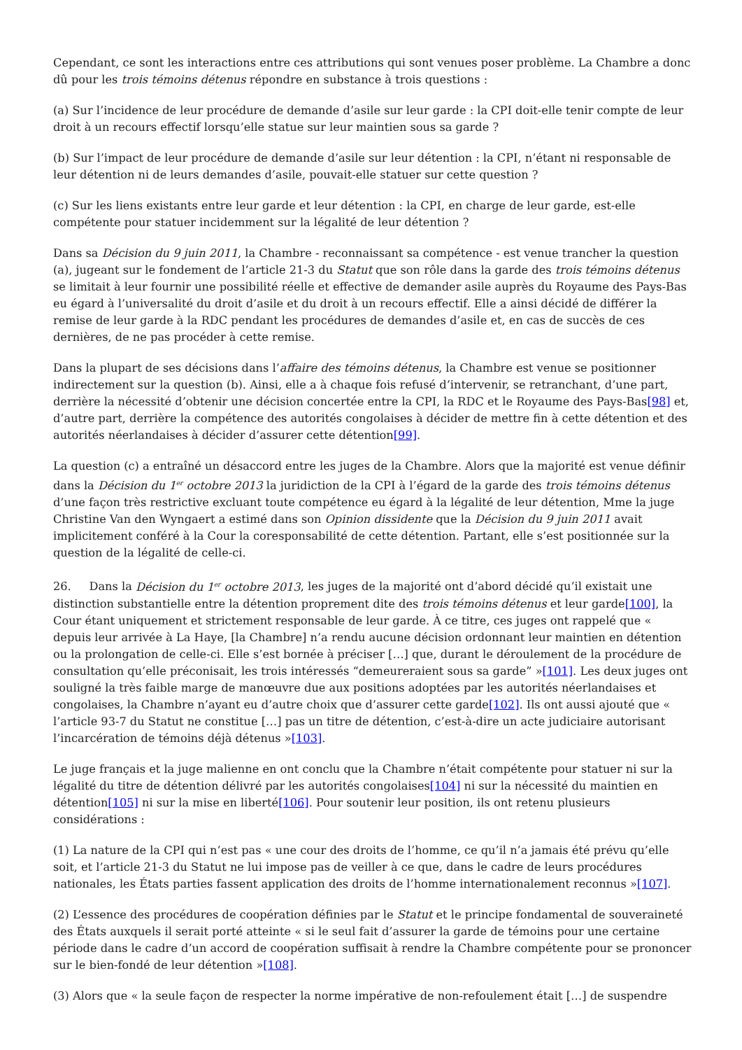Cependant, ce sont les interactions entre ces attributions qui sont venues poser problème. La Chambre a donc dû pour les trois témoins détenus répondre en substance à trois questions :
(a) Sur l’incidence de leur procédure de demande d’asile sur leur garde : la CPI doit-elle tenir compte de leur droit à un recours effectif lorsqu’elle statue sur leur maintien sous sa garde ?
(b) Sur l’impact de leur procédure de demande d’asile sur leur détention : la CPI, n’étant ni responsable de leur détention ni de leurs demandes d’asile, pouvait-elle statuer sur cette question ?
(c) Sur les liens existants entre leur garde et leur détention : la CPI, en charge de leur garde, est-elle compétente pour statuer incidemment sur la légalité de leur détention ?
Dans sa Décision du 9 juin 2011, la Chambre - reconnaissant sa compétence - est venue trancher la question (a), jugeant sur le fondement de l’article 21-3 du Statut que son rôle dans la garde des trois témoins détenus se limitait à leur fournir une possibilité réelle et effective de demander asile auprès du Royaume des Pays-Bas eu égard à l’universalité du droit d’asile et du droit à un recours effectif. Elle a ainsi décidé de différer la remise de leur garde à la RDC pendant les procédures de demandes d’asile et, en cas de succès de ces dernières, de ne pas procéder à cette remise.
Dans la plupart de ses décisions dans l’affaire des témoins détenus, la Chambre est venue se positionner indirectement sur la question (b). Ainsi, elle a à chaque fois refusé d’intervenir, se retranchant, d’une part, derrière la nécessité d’obtenir une décision concertée entre la CPI, la RDC et le Royaume des Pays-Bas[98] et, d’autre part, derrière la compétence des autorités congolaises à décider de mettre fin à cette détention et des autorités néerlandaises à décider d’assurer cette détention[99].
La question (c) a entraîné un désaccord entre les juges de la Chambre. Alors que la majorité est venue définir dans la Décision du 1<sup>er</sup> octobre 2013 la juridiction de la CPI à l’égard de la garde des trois témoins détenus d’une façon très restrictive excluant toute compétence eu égard à la légalité de leur détention, Mme la juge Christine Van den Wyngaert a estimé dans son Opinion dissidente que la Décision du 9 juin 2011 avait implicitement conféré à la Cour la coresponsabilité de cette détention. Partant, elle s’est positionnée sur la question de la légalité de celle-ci.
26. Dans la Décision du 1<sup>er</sup> octobre 2013, les juges de la majorité ont d’abord décidé qu’il existait une distinction substantielle entre la détention proprement dite des trois témoins détenus et leur garde[100], la Cour étant uniquement et strictement responsable de leur garde. À ce titre, ces juges ont rappelé que « depuis leur arrivée à La Haye, [la Chambre] n’a rendu aucune décision ordonnant leur maintien en détention ou la prolongation de celle-ci. Elle s’est bornée à préciser […] que, durant le déroulement de la procédure de consultation qu’elle préconisait, les trois intéressés “demeureraient sous sa garde” »[101]. Les deux juges ont souligné la très faible marge de manœuvre due aux positions adoptées par les autorités néerlandaises et congolaises, la Chambre n’ayant eu d’autre choix que d’assurer cette garde[102]. Ils ont aussi ajouté que « l’article 93-7 du Statut ne constitue […] pas un titre de détention, c’est-à-dire un acte judiciaire autorisant l’incarcération de témoins déjà détenus »[103].
Le juge français et la juge malienne en ont conclu que la Chambre n’était compétente pour statuer ni sur la légalité du titre de détention délivré par les autorités congolaises[104] ni sur la nécessité du maintien en détention[105] ni sur la mise en liberté[106]. Pour soutenir leur position, ils ont retenu plusieurs considérations :
(1) La nature de la CPI qui n’est pas « une cour des droits de l’homme, ce qu’il n’a jamais été prévu qu’elle soit, et l’article 21-3 du Statut ne lui impose pas de veiller à ce que, dans le cadre de leurs procédures nationales, les États parties fassent application des droits de l’homme internationalement reconnus »[107].
(2) L’essence des procédures de coopération définies par le Statut et le principe fondamental de souveraineté des États auxquels il serait porté atteinte « si le seul fait d’assurer la garde de témoins pour une certaine période dans le cadre d’un accord de coopération suffisait à rendre la Chambre compétente pour se prononcer sur le bien-fondé de leur détention »[108].
(3) Alors que « la seule façon de respecter la norme impérative de non-refoulement était […] de suspendre